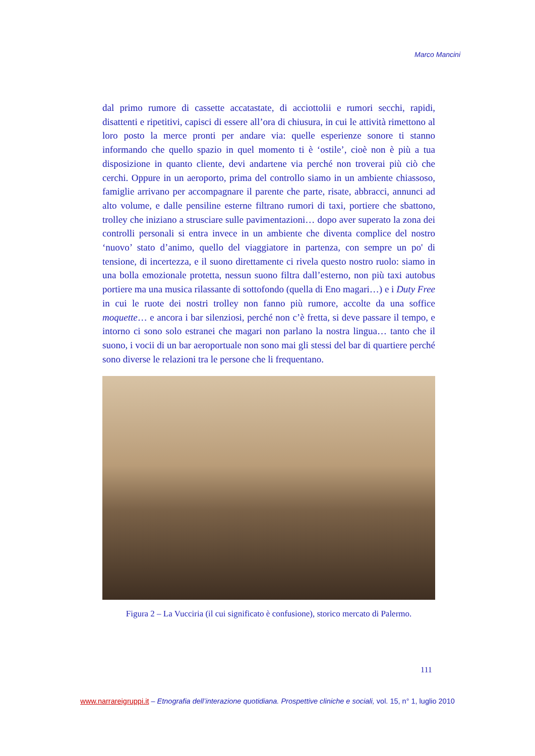Marco Mancini
dal primo rumore di cassette accatastate, di acciottolii e rumori secchi, rapidi, disattenti e ripetitivi, capisci di essere all’ora di chiusura, in cui le attività rimettono al loro posto la merce pronti per andare via: quelle esperienze sonore ti stanno informando che quello spazio in quel momento ti è ‘ostile’, cioè non è più a tua disposizione in quanto cliente, devi andartene via perché non troverai più ciò che cerchi. Oppure in un aeroporto, prima del controllo siamo in un ambiente chiassoso, famiglie arrivano per accompagnare il parente che parte, risate, abbracci, annunci ad alto volume, e dalle pensiline esterne filtrano rumori di taxi, portiere che sbattono, trolley che iniziano a strusciare sulle pavimentazioni… dopo aver superato la zona dei controlli personali si entra invece in un ambiente che diventa complice del nostro ‘nuovo’ stato d’animo, quello del viaggiatore in partenza, con sempre un po' di tensione, di incertezza, e il suono direttamente ci rivela questo nostro ruolo: siamo in una bolla emozionale protetta, nessun suono filtra dall’esterno, non più taxi autobus portiere ma una musica rilassante di sottofondo (quella di Eno magari…) e i Duty Free in cui le ruote dei nostri trolley non fanno più rumore, accolte da una soffice moquette… e ancora i bar silenziosi, perché non c’è fretta, si deve passare il tempo, e intorno ci sono solo estranei che magari non parlano la nostra lingua… tanto che il suono, i vocii di un bar aeroportuale non sono mai gli stessi del bar di quartiere perché sono diverse le relazioni tra le persone che li frequentano.
Figura 2 – La Vucciria (il cui significato è confusione), storico mercato di Palermo.
111
www.narrareigruppi.it – Etnografia dell’interazione quotidiana. Prospettive cliniche e sociali, vol. 15, n° 1, luglio 2010